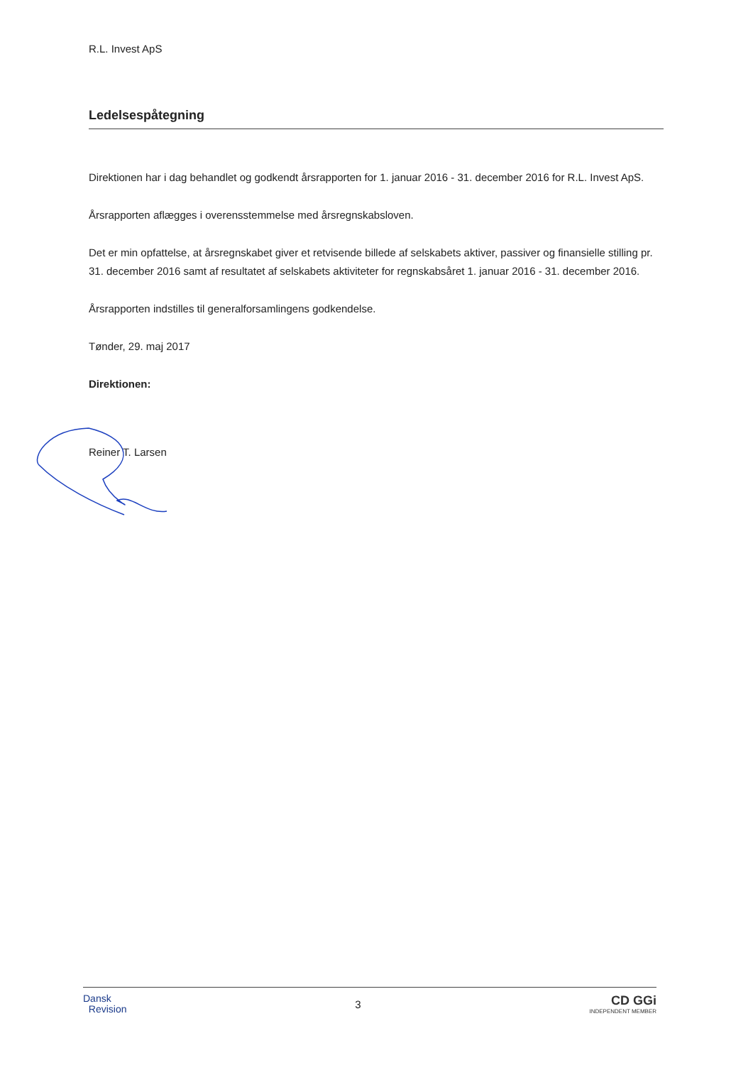R.L. Invest ApS
Ledelsespåtegning
Direktionen har i dag behandlet og godkendt årsrapporten for 1. januar 2016 - 31. december 2016 for R.L. Invest ApS.
Årsrapporten aflægges i overensstemmelse med årsregnskabsloven.
Det er min opfattelse, at årsregnskabet giver et retvisende billede af selskabets aktiver, passiver og finansielle stilling pr. 31. december 2016 samt af resultatet af selskabets aktiviteter for regnskabsåret 1. januar 2016 - 31. december 2016.
Årsrapporten indstilles til generalforsamlingens godkendelse.
Tønder, 29. maj 2017
Direktionen:
Reiner T. Larsen
Dansk
Revision
3
CD GGi
INDEPENDENT MEMBER